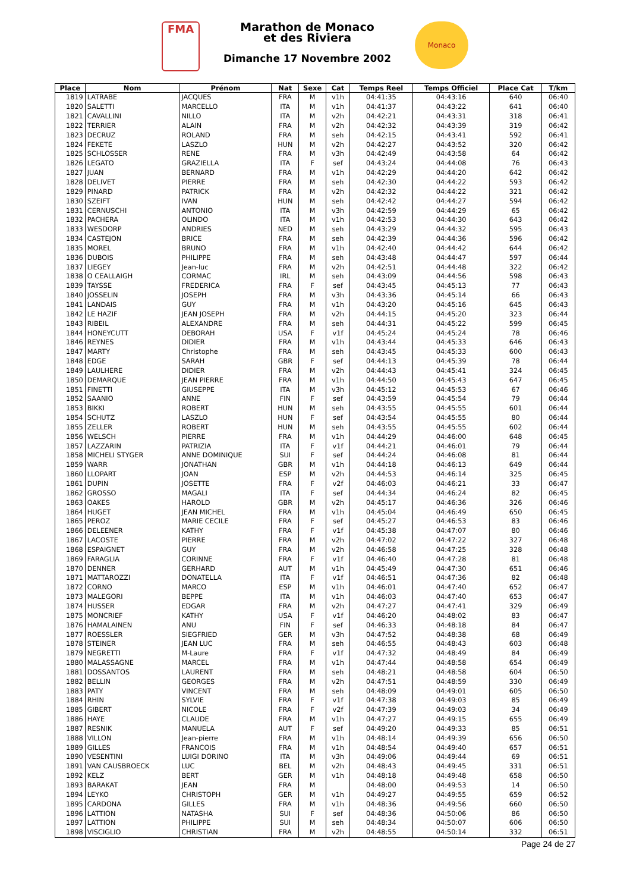FMA
Marathon de Monaco
et des Riviera
Dimanche 17 Novembre 2002
Monaco
| Place | Nom | Prénom | Nat | Sexe | Cat | Temps Reel | Temps Officiel | Place Cat | T/km |
| --- | --- | --- | --- | --- | --- | --- | --- | --- | --- |
| 1819 | LATRABE | JACQUES | FRA | M | v1h | 04:41:35 | 04:43:16 | 640 | 06:40 |
| 1820 | SALETTI | MARCELLO | ITA | M | v1h | 04:41:37 | 04:43:22 | 641 | 06:40 |
| 1821 | CAVALLINI | NILLO | ITA | M | v2h | 04:42:21 | 04:43:31 | 318 | 06:41 |
| 1822 | TERRIER | ALAIN | FRA | M | v2h | 04:42:32 | 04:43:39 | 319 | 06:42 |
| 1823 | DECRUZ | ROLAND | FRA | M | seh | 04:42:15 | 04:43:41 | 592 | 06:41 |
| 1824 | FEKETE | LASZLO | HUN | M | v2h | 04:42:27 | 04:43:52 | 320 | 06:42 |
| 1825 | SCHLOSSER | RENE | FRA | M | v3h | 04:42:49 | 04:43:58 | 64 | 06:42 |
| 1826 | LEGATO | GRAZIELLA | ITA | F | sef | 04:43:24 | 04:44:08 | 76 | 06:43 |
| 1827 | JUAN | BERNARD | FRA | M | v1h | 04:42:29 | 04:44:20 | 642 | 06:42 |
| 1828 | DELIVET | PIERRE | FRA | M | seh | 04:42:30 | 04:44:22 | 593 | 06:42 |
| 1829 | PINARD | PATRICK | FRA | M | v2h | 04:42:32 | 04:44:22 | 321 | 06:42 |
| 1830 | SZEIFT | IVAN | HUN | M | seh | 04:42:42 | 04:44:27 | 594 | 06:42 |
| 1831 | CERNUSCHI | ANTONIO | ITA | M | v3h | 04:42:59 | 04:44:29 | 65 | 06:42 |
| 1832 | PACHERA | OLINDO | ITA | M | v1h | 04:42:53 | 04:44:30 | 643 | 06:42 |
| 1833 | WESDORP | ANDRIES | NED | M | seh | 04:43:29 | 04:44:32 | 595 | 06:43 |
| 1834 | CASTEJON | BRICE | FRA | M | seh | 04:42:39 | 04:44:36 | 596 | 06:42 |
| 1835 | MOREL | BRUNO | FRA | M | v1h | 04:42:40 | 04:44:42 | 644 | 06:42 |
| 1836 | DUBOIS | PHILIPPE | FRA | M | seh | 04:43:48 | 04:44:47 | 597 | 06:44 |
| 1837 | LIEGEY | Jean-luc | FRA | M | v2h | 04:42:51 | 04:44:48 | 322 | 06:42 |
| 1838 | O CEALLAIGH | CORMAC | IRL | M | seh | 04:43:09 | 04:44:56 | 598 | 06:43 |
| 1839 | TAYSSE | FREDERICA | FRA | F | sef | 04:43:45 | 04:45:13 | 77 | 06:43 |
| 1840 | JOSSELIN | JOSEPH | FRA | M | v3h | 04:43:36 | 04:45:14 | 66 | 06:43 |
| 1841 | LANDAIS | GUY | FRA | M | v1h | 04:43:20 | 04:45:16 | 645 | 06:43 |
| 1842 | LE HAZIF | JEAN JOSEPH | FRA | M | v2h | 04:44:15 | 04:45:20 | 323 | 06:44 |
| 1843 | RIBEIL | ALEXANDRE | FRA | M | seh | 04:44:31 | 04:45:22 | 599 | 06:45 |
| 1844 | HONEYCUTT | DEBORAH | USA | F | v1f | 04:45:24 | 04:45:24 | 78 | 06:46 |
| 1846 | REYNES | DIDIER | FRA | M | v1h | 04:43:44 | 04:45:33 | 646 | 06:43 |
| 1847 | MARTY | Christophe | FRA | M | seh | 04:43:45 | 04:45:33 | 600 | 06:43 |
| 1848 | EDGE | SARAH | GBR | F | sef | 04:44:13 | 04:45:39 | 78 | 06:44 |
| 1849 | LAULHERE | DIDIER | FRA | M | v2h | 04:44:43 | 04:45:41 | 324 | 06:45 |
| 1850 | DEMARQUE | JEAN PIERRE | FRA | M | v1h | 04:44:50 | 04:45:43 | 647 | 06:45 |
| 1851 | FINETTI | GIUSEPPE | ITA | M | v3h | 04:45:12 | 04:45:53 | 67 | 06:46 |
| 1852 | SAANIO | ANNE | FIN | F | sef | 04:43:59 | 04:45:54 | 79 | 06:44 |
| 1853 | BIKKI | ROBERT | HUN | M | seh | 04:43:55 | 04:45:55 | 601 | 06:44 |
| 1854 | SCHUTZ | LASZLO | HUN | F | sef | 04:43:54 | 04:45:55 | 80 | 06:44 |
| 1855 | ZELLER | ROBERT | HUN | M | seh | 04:43:55 | 04:45:55 | 602 | 06:44 |
| 1856 | WELSCH | PIERRE | FRA | M | v1h | 04:44:29 | 04:46:00 | 648 | 06:45 |
| 1857 | LAZZARIN | PATRIZIA | ITA | F | v1f | 04:44:21 | 04:46:01 | 79 | 06:44 |
| 1858 | MICHELI STYGER | ANNE DOMINIQUE | SUI | F | sef | 04:44:24 | 04:46:08 | 81 | 06:44 |
| 1859 | WARR | JONATHAN | GBR | M | v1h | 04:44:18 | 04:46:13 | 649 | 06:44 |
| 1860 | LLOPART | JOAN | ESP | M | v2h | 04:44:53 | 04:46:14 | 325 | 06:45 |
| 1861 | DUPIN | JOSETTE | FRA | F | v2f | 04:46:03 | 04:46:21 | 33 | 06:47 |
| 1862 | GROSSO | MAGALI | ITA | F | sef | 04:44:34 | 04:46:24 | 82 | 06:45 |
| 1863 | OAKES | HAROLD | GBR | M | v2h | 04:45:17 | 04:46:36 | 326 | 06:46 |
| 1864 | HUGET | JEAN MICHEL | FRA | M | v1h | 04:45:04 | 04:46:49 | 650 | 06:45 |
| 1865 | PEROZ | MARIE CECILE | FRA | F | sef | 04:45:27 | 04:46:53 | 83 | 06:46 |
| 1866 | DELEENER | KATHY | FRA | F | v1f | 04:45:38 | 04:47:07 | 80 | 06:46 |
| 1867 | LACOSTE | PIERRE | FRA | M | v2h | 04:47:02 | 04:47:22 | 327 | 06:48 |
| 1868 | ESPAIGNET | GUY | FRA | M | v2h | 04:46:58 | 04:47:25 | 328 | 06:48 |
| 1869 | FARAGLIA | CORINNE | FRA | F | v1f | 04:46:40 | 04:47:28 | 81 | 06:48 |
| 1870 | DENNER | GERHARD | AUT | M | v1h | 04:45:49 | 04:47:30 | 651 | 06:46 |
| 1871 | MATTAROZZI | DONATELLA | ITA | F | v1f | 04:46:51 | 04:47:36 | 82 | 06:48 |
| 1872 | CORNO | MARCO | ESP | M | v1h | 04:46:01 | 04:47:40 | 652 | 06:47 |
| 1873 | MALEGORI | BEPPE | ITA | M | v1h | 04:46:03 | 04:47:40 | 653 | 06:47 |
| 1874 | HUSSER | EDGAR | FRA | M | v2h | 04:47:27 | 04:47:41 | 329 | 06:49 |
| 1875 | MONCRIEF | KATHY | USA | F | v1f | 04:46:20 | 04:48:02 | 83 | 06:47 |
| 1876 | HAMALAINEN | ANU | FIN | F | sef | 04:46:33 | 04:48:18 | 84 | 06:47 |
| 1877 | ROESSLER | SIEGFRIED | GER | M | v3h | 04:47:52 | 04:48:38 | 68 | 06:49 |
| 1878 | STEINER | JEAN LUC | FRA | M | seh | 04:46:55 | 04:48:43 | 603 | 06:48 |
| 1879 | NEGRETTI | M-Laure | FRA | F | v1f | 04:47:32 | 04:48:49 | 84 | 06:49 |
| 1880 | MALASSAGNE | MARCEL | FRA | M | v1h | 04:47:44 | 04:48:58 | 654 | 06:49 |
| 1881 | DOSSANTOS | LAURENT | FRA | M | seh | 04:48:21 | 04:48:58 | 604 | 06:50 |
| 1882 | BELLIN | GEORGES | FRA | M | v2h | 04:47:51 | 04:48:59 | 330 | 06:49 |
| 1883 | PATY | VINCENT | FRA | M | seh | 04:48:09 | 04:49:01 | 605 | 06:50 |
| 1884 | RHIN | SYLVIE | FRA | F | v1f | 04:47:38 | 04:49:03 | 85 | 06:49 |
| 1885 | GIBERT | NICOLE | FRA | F | v2f | 04:47:39 | 04:49:03 | 34 | 06:49 |
| 1886 | HAYE | CLAUDE | FRA | M | v1h | 04:47:27 | 04:49:15 | 655 | 06:49 |
| 1887 | RESNIK | MANUELA | AUT | F | sef | 04:49:20 | 04:49:33 | 85 | 06:51 |
| 1888 | VILLON | Jean-pierre | FRA | M | v1h | 04:48:14 | 04:49:39 | 656 | 06:50 |
| 1889 | GILLES | FRANCOIS | FRA | M | v1h | 04:48:54 | 04:49:40 | 657 | 06:51 |
| 1890 | VESENTINI | LUIGI DORINO | ITA | M | v3h | 04:49:06 | 04:49:44 | 69 | 06:51 |
| 1891 | VAN CAUSBROECK | LUC | BEL | M | v2h | 04:48:43 | 04:49:45 | 331 | 06:51 |
| 1892 | KELZ | BERT | GER | M | v1h | 04:48:18 | 04:49:48 | 658 | 06:50 |
| 1893 | BARAKAT | JEAN | FRA | M | | 04:48:00 | 04:49:53 | 14 | 06:50 |
| 1894 | LEYKO | CHRISTOPH | GER | M | v1h | 04:49:27 | 04:49:55 | 659 | 06:52 |
| 1895 | CARDONA | GILLES | FRA | M | v1h | 04:48:36 | 04:49:56 | 660 | 06:50 |
| 1896 | LATTION | NATASHA | SUI | F | sef | 04:48:36 | 04:50:06 | 86 | 06:50 |
| 1897 | LATTION | PHILIPPE | SUI | M | seh | 04:48:34 | 04:50:07 | 606 | 06:50 |
| 1898 | VISCIGLIO | CHRISTIAN | FRA | M | v2h | 04:48:55 | 04:50:14 | 332 | 06:51 |
Page 24 de 27